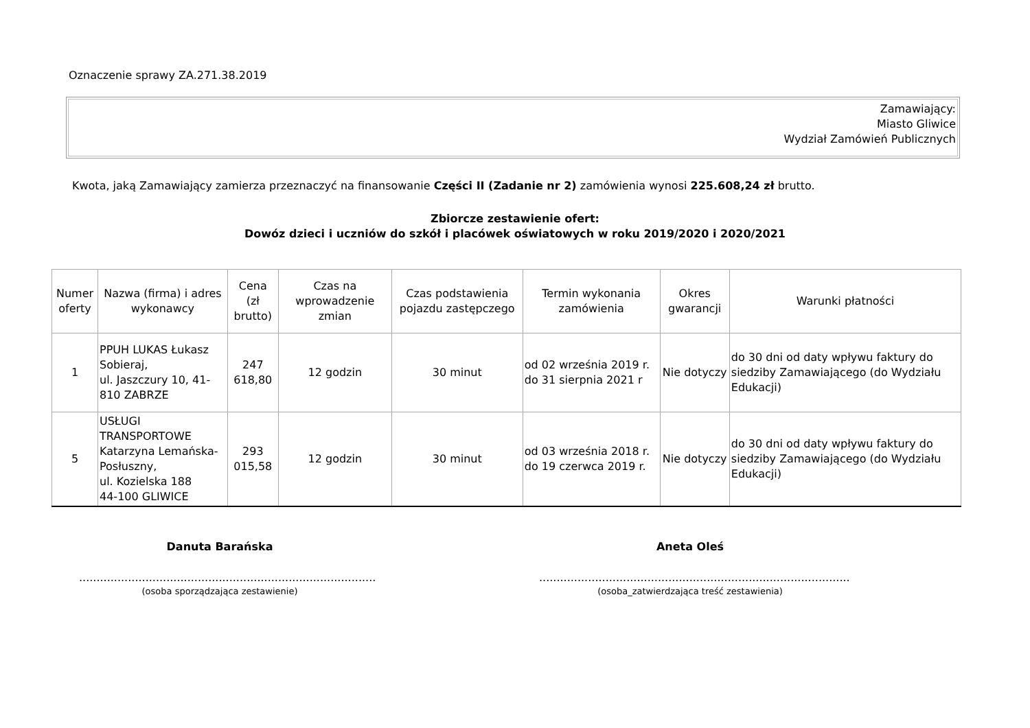Oznaczenie sprawy ZA.271.38.2019
Zamawiający:
Miasto Gliwice
Wydział Zamówień Publicznych
Kwota, jaką Zamawiający zamierza przeznaczyć na finansowanie Części II (Zadanie nr 2) zamówienia wynosi 225.608,24 zł brutto.
Zbiorcze zestawienie ofert:
Dowóz dzieci i uczniów do szkół i placówek oświatowych w roku 2019/2020 i 2020/2021
| Numer oferty | Nazwa (firma) i adres wykonawcy | Cena (zł brutto) | Czas na wprowadzenie zmian | Czas podstawienia pojazdu zastępczego | Termin wykonania zamówienia | Okres gwarancji | Warunki płatności |
| --- | --- | --- | --- | --- | --- | --- | --- |
| 1 | PPUH LUKAS Łukasz Sobieraj, ul. Jaszczury 10, 41-810 ZABRZE | 247 618,80 | 12 godzin | 30 minut | od 02 września 2019 r. do 31 sierpnia 2021 r | Nie dotyczy | do 30 dni od daty wpływu faktury do siedziby Zamawiającego (do Wydziału Edukacji) |
| 5 | USŁUGI TRANSPORTOWE Katarzyna Lemańska-Posłuszny, ul. Kozielska 188 44-100 GLIWICE | 293 015,58 | 12 godzin | 30 minut | od 03 września 2018 r. do 19 czerwca 2019 r. | Nie dotyczy | do 30 dni od daty wpływu faktury do siedziby Zamawiającego (do Wydziału Edukacji) |
Danuta Barańska.....................................................................................
(osoba sporządzająca zestawienie)
Aneta Oleś.........................................................................................
(osoba_zatwierdzająca treść zestawienia)